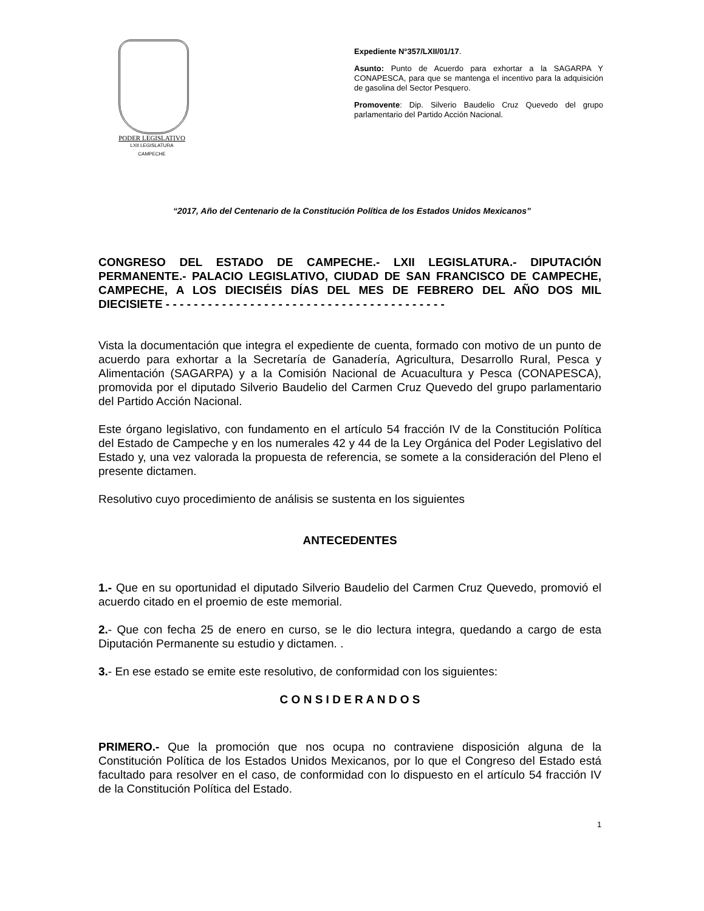PODER LEGISLATIVO
LXII LEGISLATURA
CAMPECHE
Expediente N°357/LXII/01/17.
Asunto: Punto de Acuerdo para exhortar a la SAGARPA Y CONAPESCA, para que se mantenga el incentivo para la adquisición de gasolina del Sector Pesquero.
Promovente: Dip. Silverio Baudelio Cruz Quevedo del grupo parlamentario del Partido Acción Nacional.
“2017, Año del Centenario de la Constitución Política de los Estados Unidos Mexicanos”
CONGRESO DEL ESTADO DE CAMPECHE.- LXII LEGISLATURA.- DIPUTACIÓN PERMANENTE.- PALACIO LEGISLATIVO, CIUDAD DE SAN FRANCISCO DE CAMPECHE, CAMPECHE, A LOS DIECISÉIS DÍAS DEL MES DE FEBRERO DEL AÑO DOS MIL DIECISIETE - - - - - - - - - - - - - - - - - - - - - - - - - - - - - - - - - - - - - - - -
Vista la documentación que integra el expediente de cuenta, formado con motivo de un punto de acuerdo para exhortar a la Secretaría de Ganadería, Agricultura, Desarrollo Rural, Pesca y Alimentación (SAGARPA) y a la Comisión Nacional de Acuacultura y Pesca (CONAPESCA), promovida por el diputado Silverio Baudelio del Carmen Cruz Quevedo del grupo parlamentario del Partido Acción Nacional.
Este órgano legislativo, con fundamento en el artículo 54 fracción IV de la Constitución Política del Estado de Campeche y en los numerales 42 y 44 de la Ley Orgánica del Poder Legislativo del Estado y, una vez valorada la propuesta de referencia, se somete a la consideración del Pleno el presente dictamen.
Resolutivo cuyo procedimiento de análisis se sustenta en los siguientes
ANTECEDENTES
1.- Que en su oportunidad el diputado Silverio Baudelio del Carmen Cruz Quevedo, promovió el acuerdo citado en el proemio de este memorial.
2.- Que con fecha 25 de enero en curso, se le dio lectura integra, quedando a cargo de esta Diputación Permanente su estudio y dictamen. .
3.- En ese estado se emite este resolutivo, de conformidad con los siguientes:
C O N S I D E R A N D O S
PRIMERO.- Que la promoción que nos ocupa no contraviene disposición alguna de la Constitución Política de los Estados Unidos Mexicanos, por lo que el Congreso del Estado está facultado para resolver en el caso, de conformidad con lo dispuesto en el artículo 54 fracción IV de la Constitución Política del Estado.
1